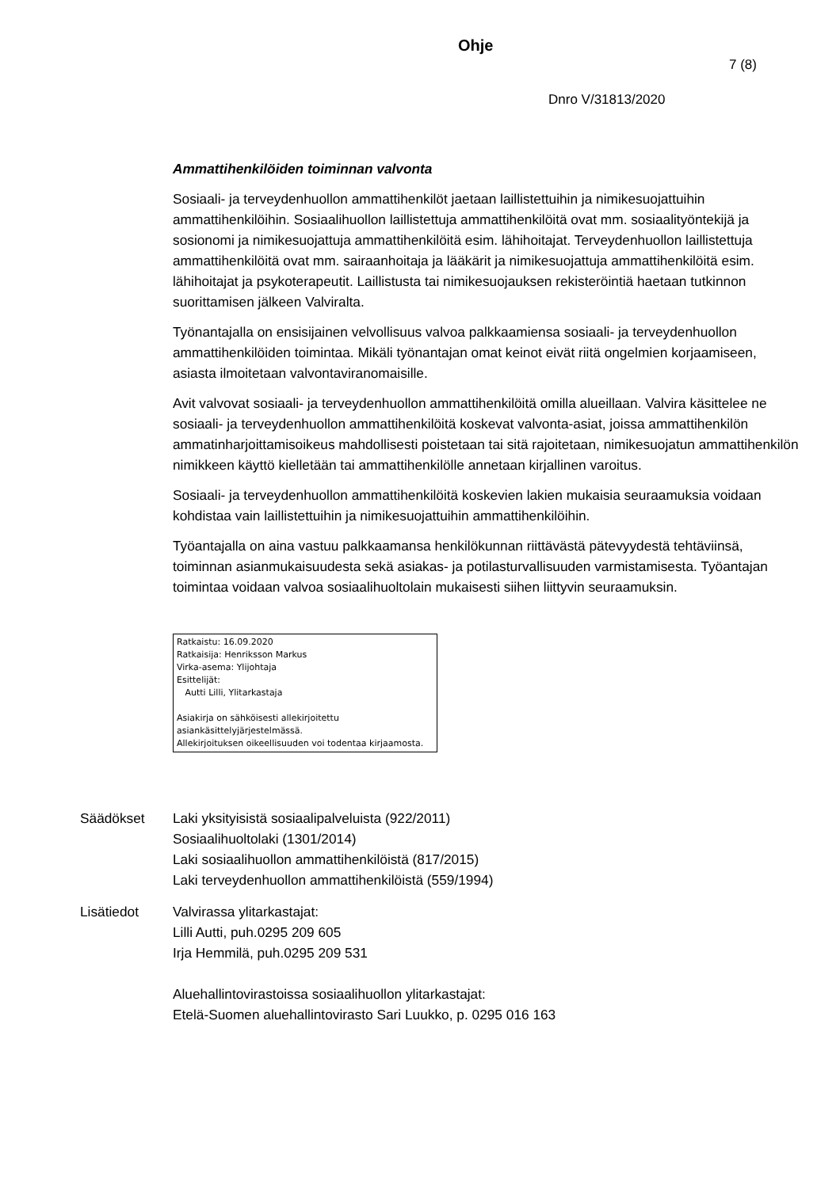Ohje
7 (8)
Dnro V/31813/2020
Ammattihenkilöiden toiminnan valvonta
Sosiaali- ja terveydenhuollon ammattihenkilöt jaetaan laillistettuihin ja nimikesuojattuihin ammattihenkilöihin. Sosiaalihuollon laillistettuja ammattihenkilöitä ovat mm. sosiaalityöntekijä ja sosionomi ja nimikesuojattuja ammattihenkilöitä esim. lähihoitajat. Terveydenhuollon laillistettuja ammattihenkilöitä ovat mm. sairaanhoitaja ja lääkärit ja nimikesuojattuja ammattihenkilöitä esim. lähihoitajat ja psykoterapeutit. Laillistusta tai nimikesuojauksen rekisteröintiä haetaan tutkinnon suorittamisen jälkeen Valviralta.
Työnantajalla on ensisijainen velvollisuus valvoa palkkaamiensa sosiaali- ja terveydenhuollon ammattihenkilöiden toimintaa. Mikäli työnantajan omat keinot eivät riitä ongelmien korjaamiseen, asiasta ilmoitetaan valvontaviranomaisille.
Avit valvovat sosiaali- ja terveydenhuollon ammattihenkilöitä omilla alueillaan. Valvira käsittelee ne sosiaali- ja terveydenhuollon ammattihenkilöitä koskevat valvonta-asiat, joissa ammattihenkilön ammatinharjoittamisoikeus mahdollisesti poistetaan tai sitä rajoitetaan, nimikesuojatun ammattihenkilön nimikkeen käyttö kielletään tai ammattihenkilölle annetaan kirjallinen varoitus.
Sosiaali- ja terveydenhuollon ammattihenkilöitä koskevien lakien mukaisia seuraamuksia voidaan kohdistaa vain laillistettuihin ja nimikesuojattuihin ammattihenkilöihin.
Työantajalla on aina vastuu palkkaamansa henkilökunnan riittävästä pätevyydestä tehtäviinsä, toiminnan asianmukaisuudesta sekä asiakas- ja potilasturvallisuuden varmistamisesta. Työantajan toimintaa voidaan valvoa sosiaalihuoltolain mukaisesti siihen liittyvin seuraamuksin.
Ratkaistu: 16.09.2020
Ratkaisija: Henriksson Markus
Virka-asema: Ylijohtaja
Esittelijät:
Autti Lilli, Ylitarkastaja
Asiakirja on sähköisesti allekirjoitettu
asiankäsittelyjärjestelmässä.
Allekirjoituksen oikeellisuuden voi todentaa kirjaamosta.
Säädökset Laki yksityisistä sosiaalipalveluista (922/2011)
Sosiaalihuoltolaki (1301/2014)
Laki sosiaalihuollon ammattihenkilöistä (817/2015)
Laki terveydenhuollon ammattihenkilöistä (559/1994)
Lisätiedot Valvirassa ylitarkastajat:
Lilli Autti, puh.0295 209 605
Irja Hemmilä, puh.0295 209 531
Aluehallintovirastoissa sosiaalihuollon ylitarkastajat:
Etelä-Suomen aluehallintovirasto Sari Luukko, p. 0295 016 163